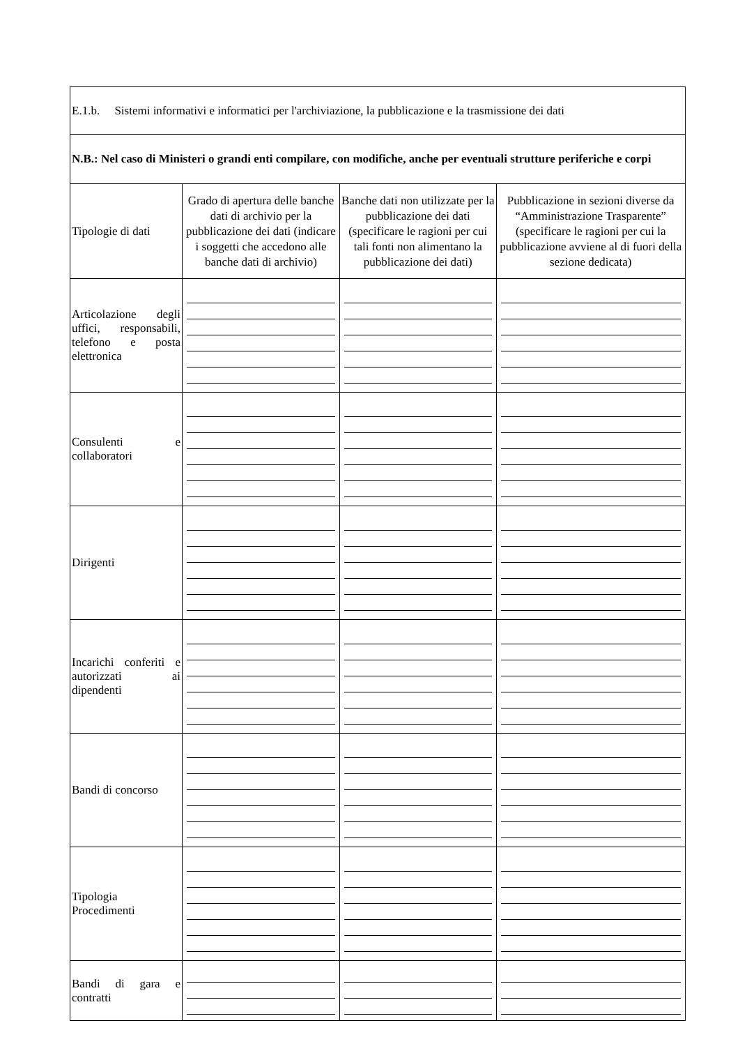| E.1.b. Sistemi informativi e informatici per l'archiviazione, la pubblicazione e la trasmissione dei dati | | | |
| N.B.: Nel caso di Ministeri o grandi enti compilare, con modifiche, anche per eventuali strutture periferiche e corpi | | | |
| Tipologie di dati | Grado di apertura delle banche dati di archivio per la pubblicazione dei dati (indicare i soggetti che accedono alle banche dati di archivio) | Banche dati non utilizzate per la pubblicazione dei dati (specificare le ragioni per cui tali fonti non alimentano la pubblicazione dei dati) | Pubblicazione in sezioni diverse da “Amministrazione Trasparente” (specificare le ragioni per cui la pubblicazione avviene al di fuori della sezione dedicata) |
| Articolazione degli uffici, responsabili, telefono e posta elettronica | | | |
| Consulenti e collaboratori | | | |
| Dirigenti | | | |
| Incarichi conferiti e autorizzati ai dipendenti | | | |
| Bandi di concorso | | | |
| Tipologia Procedimenti | | | |
| Bandi di gara e contratti | | | |